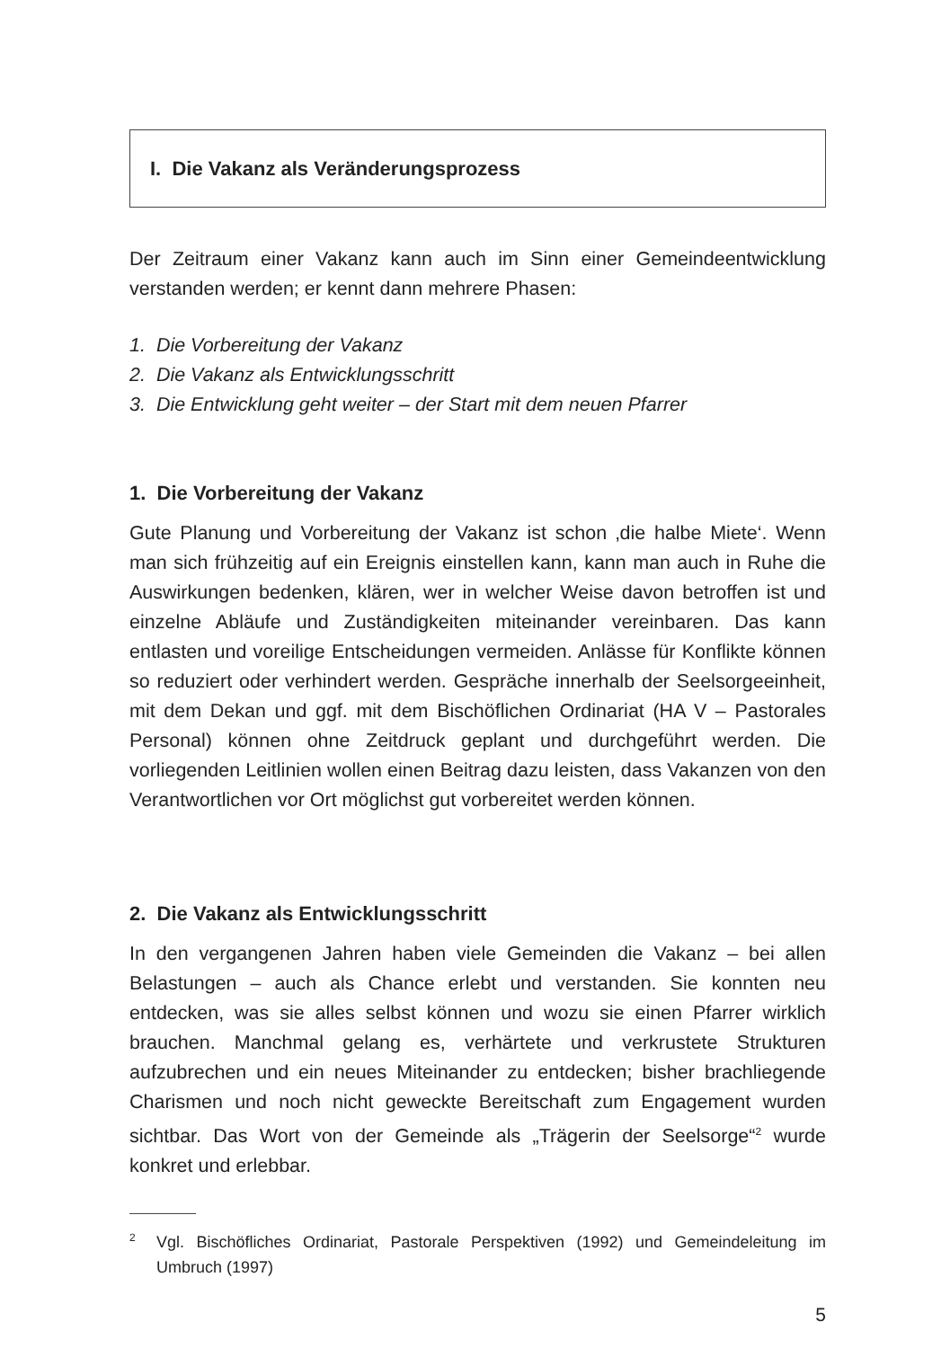I. Die Vakanz als Veränderungsprozess
Der Zeitraum einer Vakanz kann auch im Sinn einer Gemeindeentwicklung verstanden werden; er kennt dann mehrere Phasen:
1. Die Vorbereitung der Vakanz
2. Die Vakanz als Entwicklungsschritt
3. Die Entwicklung geht weiter – der Start mit dem neuen Pfarrer
1. Die Vorbereitung der Vakanz
Gute Planung und Vorbereitung der Vakanz ist schon ‚die halbe Miete‘. Wenn man sich frühzeitig auf ein Ereignis einstellen kann, kann man auch in Ruhe die Auswirkungen bedenken, klären, wer in welcher Weise davon betroffen ist und einzelne Abläufe und Zuständigkeiten miteinander vereinbaren. Das kann entlasten und voreilige Entscheidungen vermeiden. Anlässe für Konflikte können so reduziert oder verhindert werden. Gespräche innerhalb der Seelsorgeeinheit, mit dem Dekan und ggf. mit dem Bischöflichen Ordinariat (HA V – Pastorales Personal) können ohne Zeitdruck geplant und durchgeführt werden. Die vorliegenden Leitlinien wollen einen Beitrag dazu leisten, dass Vakanzen von den Verantwortlichen vor Ort möglichst gut vorbereitet werden können.
2. Die Vakanz als Entwicklungsschritt
In den vergangenen Jahren haben viele Gemeinden die Vakanz – bei allen Belastungen – auch als Chance erlebt und verstanden. Sie konnten neu entdecken, was sie alles selbst können und wozu sie einen Pfarrer wirklich brauchen. Manchmal gelang es, verhärtete und verkrustete Strukturen aufzubrechen und ein neues Miteinander zu entdecken; bisher brachliegende Charismen und noch nicht geweckte Bereitschaft zum Engagement wurden sichtbar. Das Wort von der Gemeinde als „Trägerin der Seelsorge“<sup>2</sup> wurde konkret und erlebbar.
2
Vgl. Bischöfliches Ordinariat, Pastorale Perspektiven (1992) und Gemeindeleitung im Umbruch (1997)
5